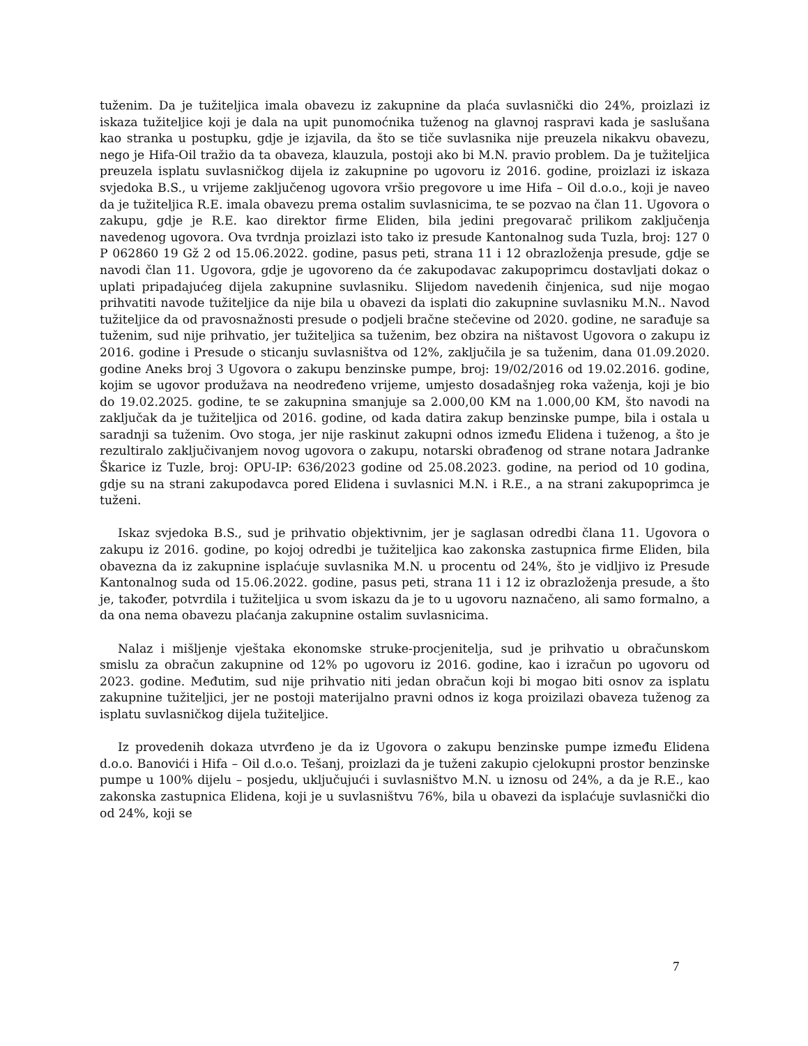tuženim. Da je tužiteljica imala obavezu iz zakupnine da plaća suvlasnički dio 24%, proizlazi iz iskaza tužiteljice koji je dala na upit punomoćnika tuženog na glavnoj raspravi kada je saslušana kao stranka u postupku, gdje je izjavila, da što se tiče suvlasnika nije preuzela nikakvu obavezu, nego je Hifa-Oil tražio da ta obaveza, klauzula, postoji ako bi M.N. pravio problem. Da je tužiteljica preuzela isplatu suvlasničkog dijela iz zakupnine po ugovoru iz 2016. godine, proizlazi iz iskaza svjedoka B.S., u vrijeme zaključenog ugovora vršio pregovore u ime Hifa – Oil d.o.o., koji je naveo da je tužiteljica R.E. imala obavezu prema ostalim suvlasnicima, te se pozvao na član 11. Ugovora o zakupu, gdje je R.E. kao direktor firme Eliden, bila jedini pregovarač prilikom zaključenja navedenog ugovora. Ova tvrdnja proizlazi isto tako iz presude Kantonalnog suda Tuzla, broj: 127 0 P 062860 19 Gž 2 od 15.06.2022. godine, pasus peti, strana 11 i 12 obrazloženja presude, gdje se navodi član 11. Ugovora, gdje je ugovoreno da će zakupodavac zakupoprimcu dostavljati dokaz o uplati pripadajućeg dijela zakupnine suvlasniku. Slijedom navedenih činjenica, sud nije mogao prihvatiti navode tužiteljice da nije bila u obavezi da isplati dio zakupnine suvlasniku M.N.. Navod tužiteljice da od pravosnažnosti presude o podjeli bračne stečevine od 2020. godine, ne sarađuje sa tuženim, sud nije prihvatio, jer tužiteljica sa tuženim, bez obzira na ništavost Ugovora o zakupu iz 2016. godine i Presude o sticanju suvlasništva od 12%, zaključila je sa tuženim, dana 01.09.2020. godine Aneks broj 3 Ugovora o zakupu benzinske pumpe, broj: 19/02/2016 od 19.02.2016. godine, kojim se ugovor produžava na neodređeno vrijeme, umjesto dosadašnjeg roka važenja, koji je bio do 19.02.2025. godine, te se zakupnina smanjuje sa 2.000,00 KM na 1.000,00 KM, što navodi na zaključak da je tužiteljica od 2016. godine, od kada datira zakup benzinske pumpe, bila i ostala u saradnji sa tuženim. Ovo stoga, jer nije raskinut zakupni odnos između Elidena i tuženog, a što je rezultiralo zaključivanjem novog ugovora o zakupu, notarski obrađenog od strane notara Jadranke Škarice iz Tuzle, broj: OPU-IP: 636/2023 godine od 25.08.2023. godine, na period od 10 godina, gdje su na strani zakupodavca pored Elidena i suvlasnici M.N. i R.E., a na strani zakupoprimca je tuženi.
Iskaz svjedoka B.S., sud je prihvatio objektivnim, jer je saglasan odredbi člana 11. Ugovora o zakupu iz 2016. godine, po kojoj odredbi je tužiteljica kao zakonska zastupnica firme Eliden, bila obavezna da iz zakupnine isplaćuje suvlasnika M.N. u procentu od 24%, što je vidljivo iz Presude Kantonalnog suda od 15.06.2022. godine, pasus peti, strana 11 i 12 iz obrazloženja presude, a što je, također, potvrdila i tužiteljica u svom iskazu da je to u ugovoru naznačeno, ali samo formalno, a da ona nema obavezu plaćanja zakupnine ostalim suvlasnicima.
Nalaz i mišljenje vještaka ekonomske struke-procjenitelja, sud je prihvatio u obračunskom smislu za obračun zakupnine od 12% po ugovoru iz 2016. godine, kao i izračun po ugovoru od 2023. godine. Međutim, sud nije prihvatio niti jedan obračun koji bi mogao biti osnov za isplatu zakupnine tužiteljici, jer ne postoji materijalno pravni odnos iz koga proizilazi obaveza tuženog za isplatu suvlasničkog dijela tužiteljice.
Iz provedenih dokaza utvrđeno je da iz Ugovora o zakupu benzinske pumpe između Elidena d.o.o. Banovići i Hifa – Oil d.o.o. Tešanj, proizlazi da je tuženi zakupio cjelokupni prostor benzinske pumpe u 100% dijelu – posjedu, uključujući i suvlasništvo M.N. u iznosu od 24%, a da je R.E., kao zakonska zastupnica Elidena, koji je u suvlasništvu 76%, bila u obavezi da isplaćuje suvlasnički dio od 24%, koji se
7